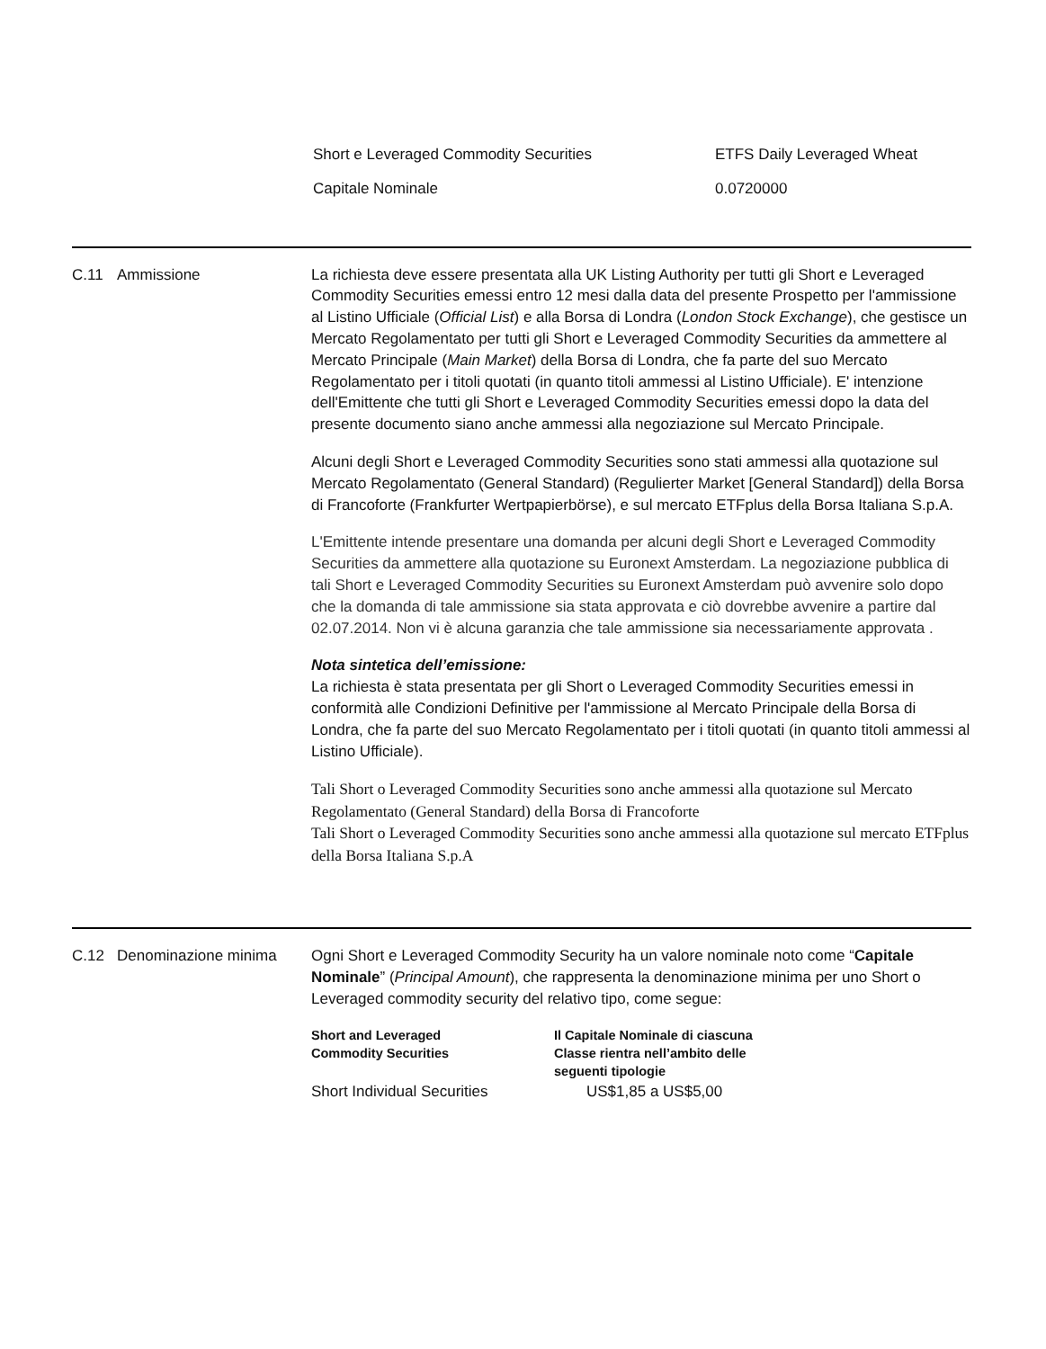| Short e Leveraged Commodity Securities | ETFS Daily Leveraged Wheat |
| Capitale Nominale | 0.0720000 |
C.11 Ammissione La richiesta deve essere presentata alla UK Listing Authority per tutti gli Short e Leveraged Commodity Securities emessi entro 12 mesi dalla data del presente Prospetto per l'ammissione al Listino Ufficiale (Official List) e alla Borsa di Londra (London Stock Exchange), che gestisce un Mercato Regolamentato per tutti gli Short e Leveraged Commodity Securities da ammettere al Mercato Principale (Main Market) della Borsa di Londra, che fa parte del suo Mercato Regolamentato per i titoli quotati (in quanto titoli ammessi al Listino Ufficiale). E' intenzione dell'Emittente che tutti gli Short e Leveraged Commodity Securities emessi dopo la data del presente documento siano anche ammessi alla negoziazione sul Mercato Principale.
Alcuni degli Short e Leveraged Commodity Securities sono stati ammessi alla quotazione sul Mercato Regolamentato (General Standard) (Regulierter Market [General Standard]) della Borsa di Francoforte (Frankfurter Wertpapierbörse), e sul mercato ETFplus della Borsa Italiana S.p.A.
L'Emittente intende presentare una domanda per alcuni degli Short e Leveraged Commodity Securities da ammettere alla quotazione su Euronext Amsterdam. La negoziazione pubblica di tali Short e Leveraged Commodity Securities su Euronext Amsterdam può avvenire solo dopo che la domanda di tale ammissione sia stata approvata e ciò dovrebbe avvenire a partire dal 02.07.2014. Non vi è alcuna garanzia che tale ammissione sia necessariamente approvata .
Nota sintetica dell’emissione:
La richiesta è stata presentata per gli Short o Leveraged Commodity Securities emessi in conformità alle Condizioni Definitive per l'ammissione al Mercato Principale della Borsa di Londra, che fa parte del suo Mercato Regolamentato per i titoli quotati (in quanto titoli ammessi al Listino Ufficiale).
Tali Short o Leveraged Commodity Securities sono anche ammessi alla quotazione sul Mercato Regolamentato (General Standard) della Borsa di Francoforte
Tali Short o Leveraged Commodity Securities sono anche ammessi alla quotazione sul mercato ETFplus della Borsa Italiana S.p.A
C.12 Denominazione minima Ogni Short e Leveraged Commodity Security ha un valore nominale noto come “Capitale Nominale” (Principal Amount), che rappresenta la denominazione minima per uno Short o Leveraged commodity security del relativo tipo, come segue:
| Short and Leveraged Commodity Securities | Il Capitale Nominale di ciascuna Classe rientra nell’ambito delle seguenti tipologie |
| --- | --- |
| Short Individual Securities | US$1,85 a US$5,00 |